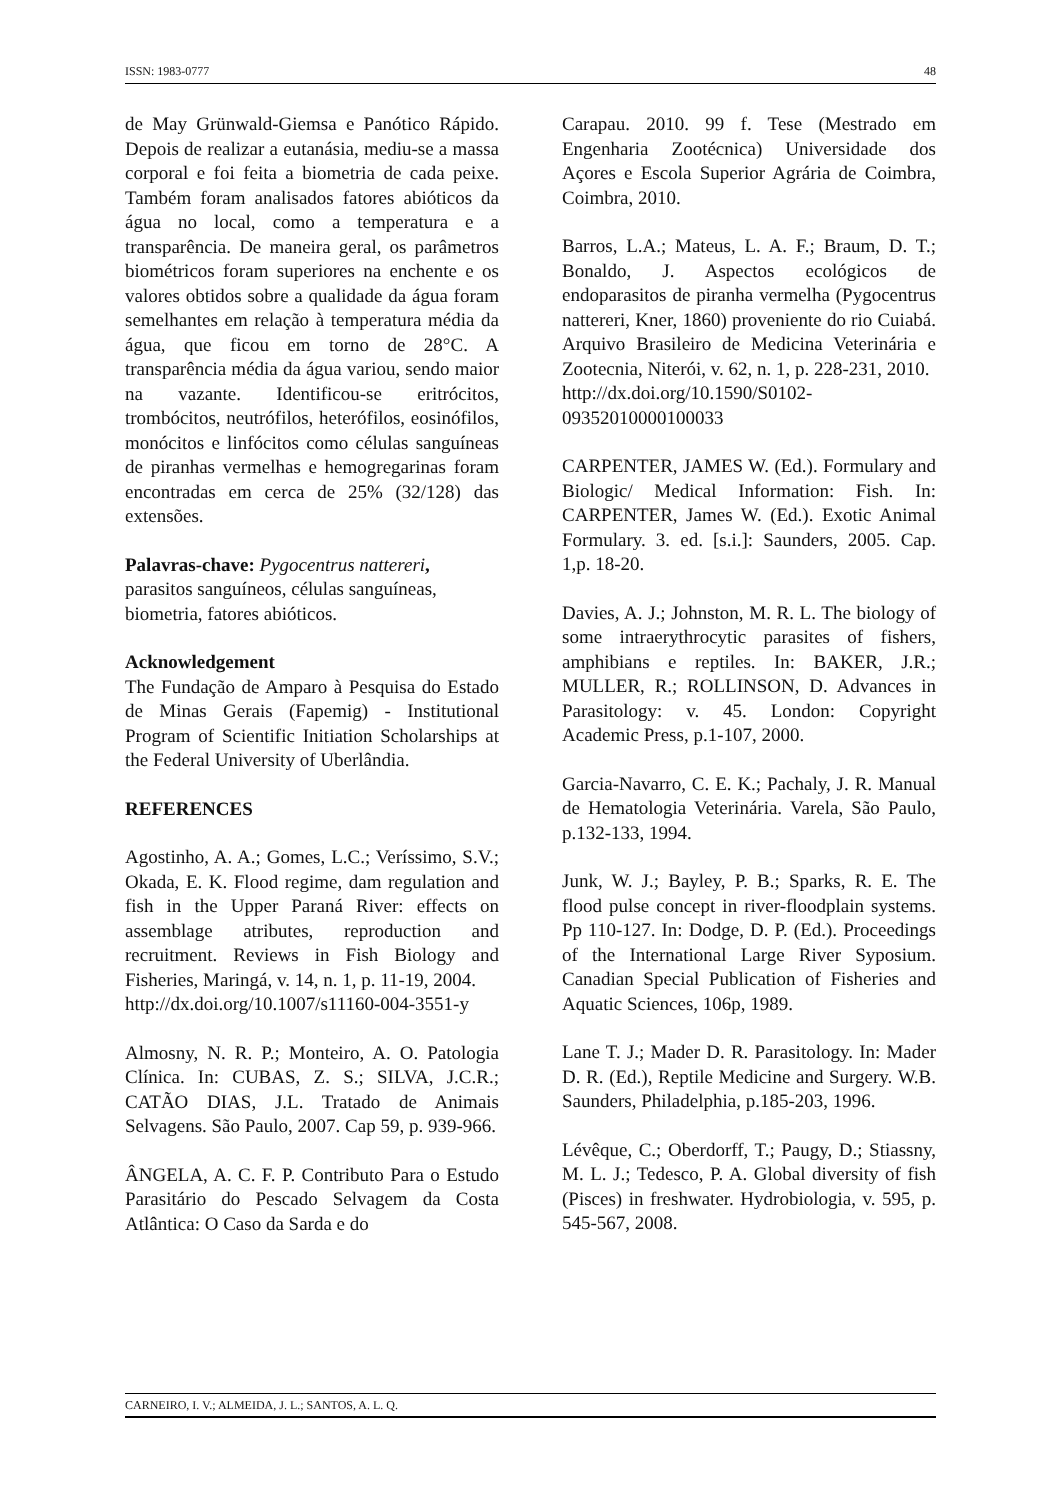ISSN: 1983-0777 48
de May Grünwald-Giemsa e Panótico Rápido. Depois de realizar a eutanásia, mediu-se a massa corporal e foi feita a biometria de cada peixe. Também foram analisados fatores abióticos da água no local, como a temperatura e a transparência. De maneira geral, os parâmetros biométricos foram superiores na enchente e os valores obtidos sobre a qualidade da água foram semelhantes em relação à temperatura média da água, que ficou em torno de 28°C. A transparência média da água variou, sendo maior na vazante. Identificou-se eritrócitos, trombócitos, neutrófilos, heterófilos, eosinófilos, monócitos e linfócitos como células sanguíneas de piranhas vermelhas e hemogregarinas foram encontradas em cerca de 25% (32/128) das extensões.
Palavras-chave: Pygocentrus nattereri, parasitos sanguíneos, células sanguíneas, biometria, fatores abióticos.
Acknowledgement
The Fundação de Amparo à Pesquisa do Estado de Minas Gerais (Fapemig) - Institutional Program of Scientific Initiation Scholarships at the Federal University of Uberlândia.
REFERENCES
Agostinho, A. A.; Gomes, L.C.; Veríssimo, S.V.; Okada, E. K. Flood regime, dam regulation and fish in the Upper Paraná River: effects on assemblage atributes, reproduction and recruitment. Reviews in Fish Biology and Fisheries, Maringá, v. 14, n. 1, p. 11-19, 2004.
http://dx.doi.org/10.1007/s11160-004-3551-y
Almosny, N. R. P.; Monteiro, A. O. Patologia Clínica. In: CUBAS, Z. S.; SILVA, J.C.R.; CATÃO DIAS, J.L. Tratado de Animais Selvagens. São Paulo, 2007. Cap 59, p. 939-966.
ÂNGELA, A. C. F. P. Contributo Para o Estudo Parasitário do Pescado Selvagem da Costa Atlântica: O Caso da Sarda e do
Carapau. 2010. 99 f. Tese (Mestrado em Engenharia Zootécnica) Universidade dos Açores e Escola Superior Agrária de Coimbra, Coimbra, 2010.
Barros, L.A.; Mateus, L. A. F.; Braum, D. T.; Bonaldo, J. Aspectos ecológicos de endoparasitos de piranha vermelha (Pygocentrus nattereri, Kner, 1860) proveniente do rio Cuiabá. Arquivo Brasileiro de Medicina Veterinária e Zootecnia, Niterói, v. 62, n. 1, p. 228-231, 2010.
http://dx.doi.org/10.1590/S0102-09352010000100033
CARPENTER, JAMES W. (Ed.). Formulary and Biologic/ Medical Information: Fish. In: CARPENTER, James W. (Ed.). Exotic Animal Formulary. 3. ed. [s.i.]: Saunders, 2005. Cap. 1,p. 18-20.
Davies, A. J.; Johnston, M. R. L. The biology of some intraerythrocytic parasites of fishers, amphibians e reptiles. In: BAKER, J.R.; MULLER, R.; ROLLINSON, D. Advances in Parasitology: v. 45. London: Copyright Academic Press, p.1-107, 2000.
Garcia-Navarro, C. E. K.; Pachaly, J. R. Manual de Hematologia Veterinária. Varela, São Paulo, p.132-133, 1994.
Junk, W. J.; Bayley, P. B.; Sparks, R. E. The flood pulse concept in river-floodplain systems. Pp 110-127. In: Dodge, D. P. (Ed.). Proceedings of the International Large River Syposium. Canadian Special Publication of Fisheries and Aquatic Sciences, 106p, 1989.
Lane T. J.; Mader D. R. Parasitology. In: Mader D. R. (Ed.), Reptile Medicine and Surgery. W.B. Saunders, Philadelphia, p.185-203, 1996.
Lévêque, C.; Oberdorff, T.; Paugy, D.; Stiassny, M. L. J.; Tedesco, P. A. Global diversity of fish (Pisces) in freshwater. Hydrobiologia, v. 595, p. 545-567, 2008.
CARNEIRO, I. V.; ALMEIDA, J. L.; SANTOS, A. L. Q.